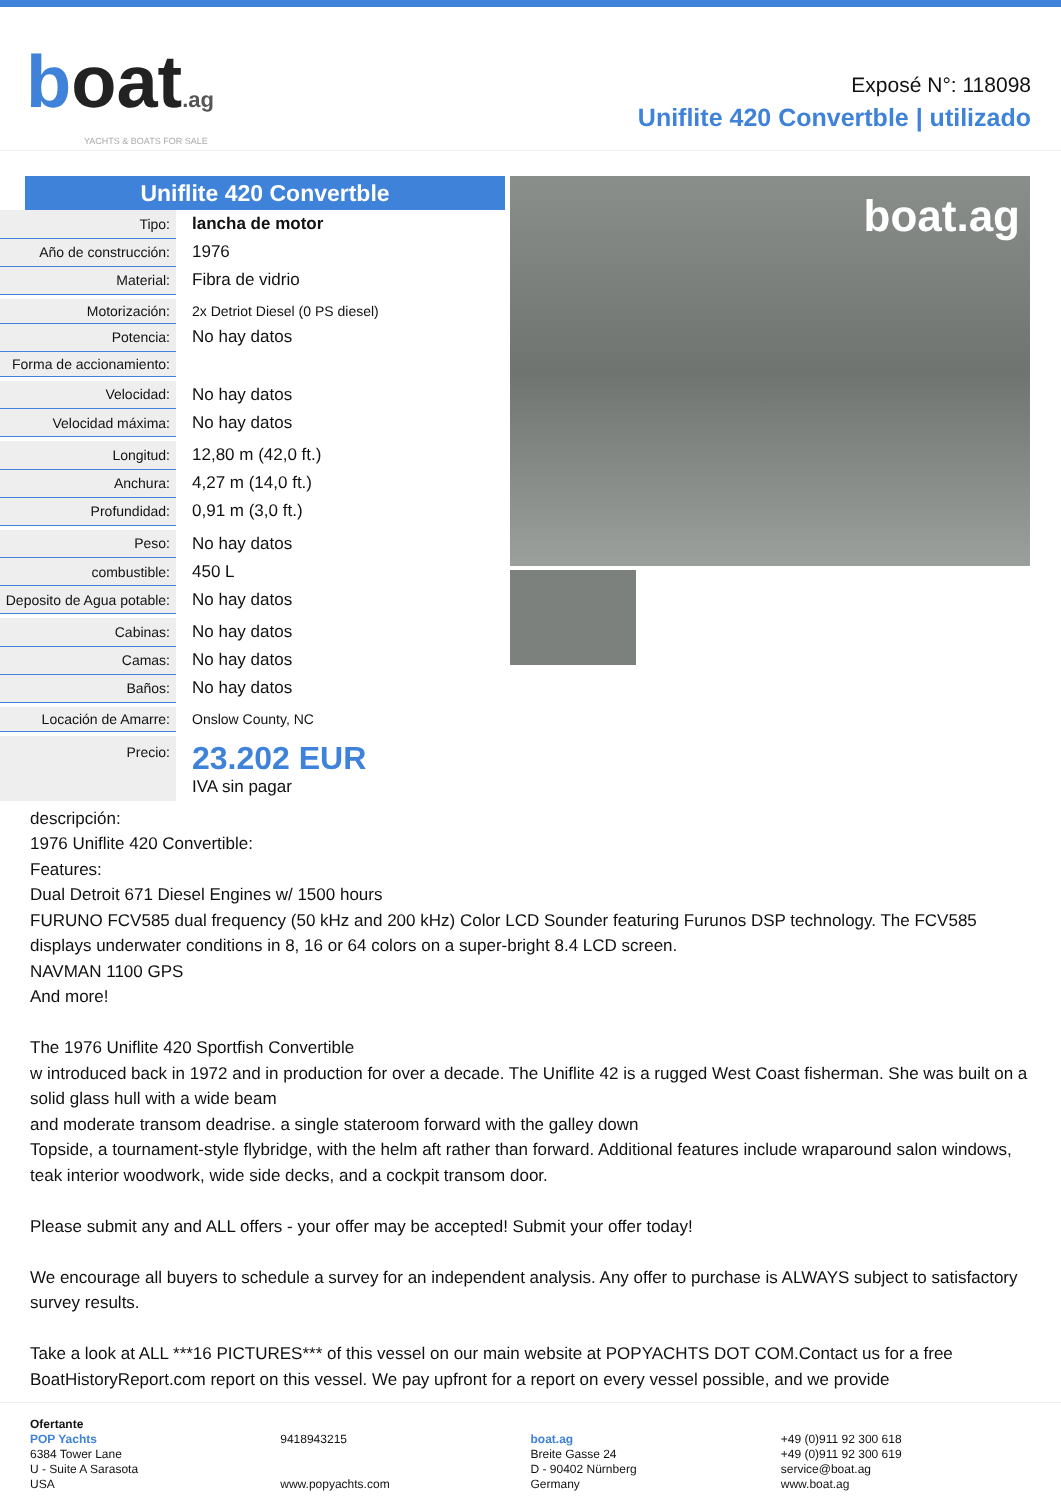boat.ag
YACHTS & BOATS FOR SALE
Exposé N°: 118098
Uniflite 420 Convertble | utilizado
Uniflite 420 Convertble
| Tipo: | lancha de motor |
| Año de construcción: | 1976 |
| Material: | Fibra de vidrio |
| Motorización: | 2x Detriot Diesel (0 PS diesel) |
| Potencia: | No hay datos |
| Forma de accionamiento: | |
| Velocidad: | No hay datos |
| Velocidad máxima: | No hay datos |
| Longitud: | 12,80 m (42,0 ft.) |
| Anchura: | 4,27 m (14,0 ft.) |
| Profundidad: | 0,91 m (3,0 ft.) |
| Peso: | No hay datos |
| combustible: | 450 L |
| Deposito de Agua potable: | No hay datos |
| Cabinas: | No hay datos |
| Camas: | No hay datos |
| Baños: | No hay datos |
| Locación de Amarre: | Onslow County, NC |
| Precio: | 23.202 EUR IVA sin pagar |
boat.ag
descripción:
1976 Uniflite 420 Convertible:
Features:
Dual Detroit 671 Diesel Engines w/ 1500 hours
FURUNO FCV585 dual frequency (50 kHz and 200 kHz) Color LCD Sounder featuring Furunos DSP technology. The FCV585 displays underwater conditions in 8, 16 or 64 colors on a super-bright 8.4 LCD screen.
NAVMAN 1100 GPS
And more!
The 1976 Uniflite 420 Sportfish Convertible
w introduced back in 1972 and in production for over a decade. The Uniflite 42 is a rugged West Coast fisherman. She was built on a solid glass hull with a wide beam
and moderate transom deadrise. a single stateroom forward with the galley down
Topside, a tournament-style flybridge, with the helm aft rather than forward. Additional features include wraparound salon windows, teak interior woodwork, wide side decks, and a cockpit transom door.
Please submit any and ALL offers - your offer may be accepted! Submit your offer today!
We encourage all buyers to schedule a survey for an independent analysis. Any offer to purchase is ALWAYS subject to satisfactory survey results.
Take a look at ALL ***16 PICTURES*** of this vessel on our main website at POPYACHTS DOT COM.Contact us for a free BoatHistoryReport.com report on this vessel. We pay upfront for a report on every vessel possible, and we provide
Ofertante
POP Yachts
6384 Tower Lane
U - Suite A Sarasota
USA
9418943215
www.popyachts.com
boat.ag
Breite Gasse 24
D - 90402 Nürnberg
Germany
+49 (0)911 92 300 618
+49 (0)911 92 300 619
service@boat.ag
www.boat.ag